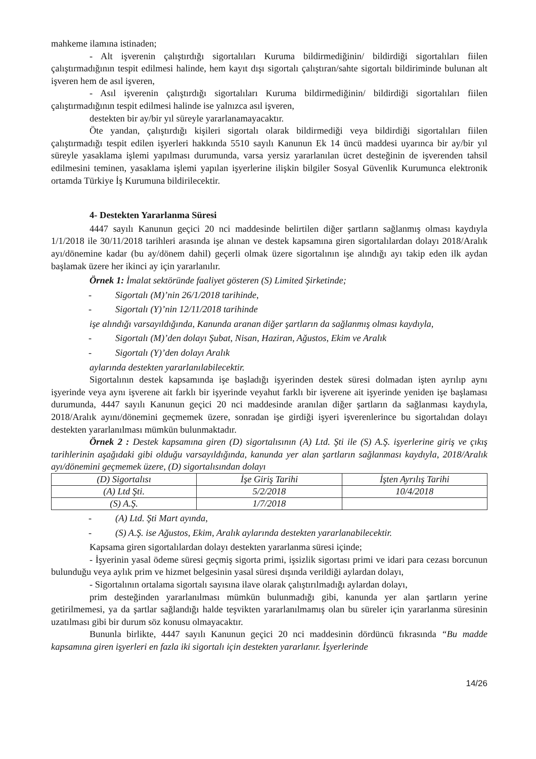mahkeme ilamına istinaden;
- Alt işverenin çalıştırdığı sigortalıları Kuruma bildirmediğinin/ bildirdiği sigortalıları fiilen çalıştırmadığının tespit edilmesi halinde, hem kayıt dışı sigortalı çalıştıran/sahte sigortalı bildiriminde bulunan alt işveren hem de asıl işveren,
- Asıl işverenin çalıştırdığı sigortalıları Kuruma bildirmediğinin/ bildirdiği sigortalıları fiilen çalıştırmadığının tespit edilmesi halinde ise yalnızca asıl işveren,
destekten bir ay/bir yıl süreyle yararlanamayacaktır.
Öte yandan, çalıştırdığı kişileri sigortalı olarak bildirmediği veya bildirdiği sigortalıları fiilen çalıştırmadığı tespit edilen işyerleri hakkında 5510 sayılı Kanunun Ek 14 üncü maddesi uyarınca bir ay/bir yıl süreyle yasaklama işlemi yapılması durumunda, varsa yersiz yararlanılan ücret desteğinin de işverenden tahsil edilmesini teminen, yasaklama işlemi yapılan işyerlerine ilişkin bilgiler Sosyal Güvenlik Kurumunca elektronik ortamda Türkiye İş Kurumuna bildirilecektir.
4- Destekten Yararlanma Süresi
4447 sayılı Kanunun geçici 20 nci maddesinde belirtilen diğer şartların sağlanmış olması kaydıyla 1/1/2018 ile 30/11/2018 tarihleri arasında işe alınan ve destek kapsamına giren sigortalılardan dolayı 2018/Aralık ayı/dönemine kadar (bu ay/dönem dahil) geçerli olmak üzere sigortalının işe alındığı ayı takip eden ilk aydan başlamak üzere her ikinci ay için yararlanılır.
Örnek 1: İmalat sektöründe faaliyet gösteren (S) Limited Şirketinde;
- Sigortalı (M)’nin 26/1/2018 tarihinde,
- Sigortalı (Y)’nin 12/11/2018 tarihinde
işe alındığı varsayıldığında, Kanunda aranan diğer şartların da sağlanmış olması kaydıyla,
- Sigortalı (M)’den dolayı Şubat, Nisan, Haziran, Ağustos, Ekim ve Aralık
- Sigortalı (Y)’den dolayı Aralık
aylarında destekten yararlanılabilecektir.
Sigortalının destek kapsamında işe başladığı işyerinden destek süresi dolmadan işten ayrılıp aynı işyerinde veya aynı işverene ait farklı bir işyerinde veyahut farklı bir işverene ait işyerinde yeniden işe başlaması durumunda, 4447 sayılı Kanunun geçici 20 nci maddesinde aranılan diğer şartların da sağlanması kaydıyla, 2018/Aralık ayını/dönemini geçmemek üzere, sonradan işe girdiği işyeri işverenlerince bu sigortalıdan dolayı destekten yararlanılması mümkün bulunmaktadır.
Örnek 2 : Destek kapsamına giren (D) sigortalısının (A) Ltd. Şti ile (S) A.Ş. işyerlerine giriş ve çıkış tarihlerinin aşağıdaki gibi olduğu varsayıldığında, kanunda yer alan şartların sağlanması kaydıyla, 2018/Aralık ayı/dönemini geçmemek üzere, (D) sigortalısından dolayı
| (D) Sigortalısı | İşe Giriş Tarihi | İşten Ayrılış Tarihi |
| --- | --- | --- |
| (A) Ltd Şti. | 5/2/2018 | 10/4/2018 |
| (S) A.Ş. | 1/7/2018 | |
- (A) Ltd. Şti Mart ayında,
- (S) A.Ş. ise Ağustos, Ekim, Aralık aylarında destekten yararlanabilecektir.
Kapsama giren sigortalılardan dolayı destekten yararlanma süresi içinde;
- İşyerinin yasal ödeme süresi geçmiş sigorta primi, işsizlik sigortası primi ve idari para cezası borcunun bulunduğu veya aylık prim ve hizmet belgesinin yasal süresi dışında verildiği aylardan dolayı,
- Sigortalının ortalama sigortalı sayısına ilave olarak çalıştırılmadığı aylardan dolayı,
prim desteğinden yararlanılması mümkün bulunmadığı gibi, kanunda yer alan şartların yerine getirilmemesi, ya da şartlar sağlandığı halde teşvikten yararlanılmamış olan bu süreler için yararlanma süresinin uzatılması gibi bir durum söz konusu olmayacaktır.
Bununla birlikte, 4447 sayılı Kanunun geçici 20 nci maddesinin dördüncü fıkrasında “Bu madde kapsamına giren işyerleri en fazla iki sigortalı için destekten yararlanır. İşyerlerinde
14/26